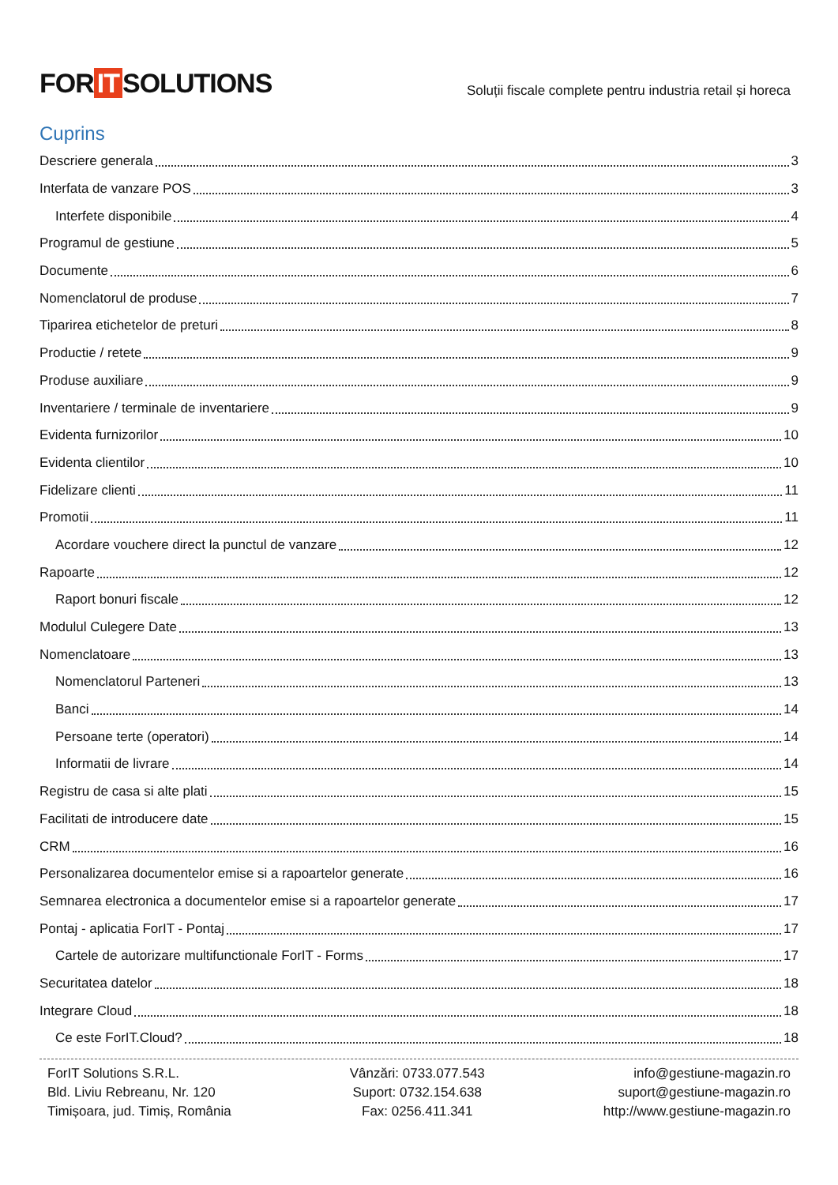FOR IT SOLUTIONS
Soluții fiscale complete pentru industria retail și horeca
Cuprins
Descriere generala 3
Interfata de vanzare POS 3
Interfete disponibile 4
Programul de gestiune 5
Documente 6
Nomenclatorul de produse 7
Tiparirea etichetelor de preturi 8
Productie / retete 9
Produse auxiliare 9
Inventariere / terminale de inventariere 9
Evidenta furnizorilor 10
Evidenta clientilor 10
Fidelizare clienti 11
Promotii 11
Acordare vouchere direct la punctul de vanzare 12
Rapoarte 12
Raport bonuri fiscale 12
Modulul Culegere Date 13
Nomenclatoare 13
Nomenclatorul Parteneri 13
Banci 14
Persoane terte (operatori) 14
Informatii de livrare 14
Registru de casa si alte plati 15
Facilitati de introducere date 15
CRM 16
Personalizarea documentelor emise si a rapoartelor generate 16
Semnarea electronica a documentelor emise si a rapoartelor generate 17
Pontaj - aplicatia ForIT - Pontaj 17
Cartele de autorizare multifunctionale ForIT - Forms 17
Securitatea datelor 18
Integrare Cloud 18
Ce este ForIT.Cloud? 18
ForIT Solutions S.R.L.
Bld. Liviu Rebreanu, Nr. 120
Timișoara, jud. Timiș, România
Vânzări: 0733.077.543
Suport: 0732.154.638
Fax: 0256.411.341
info@gestiune-magazin.ro
suport@gestiune-magazin.ro
http://www.gestiune-magazin.ro